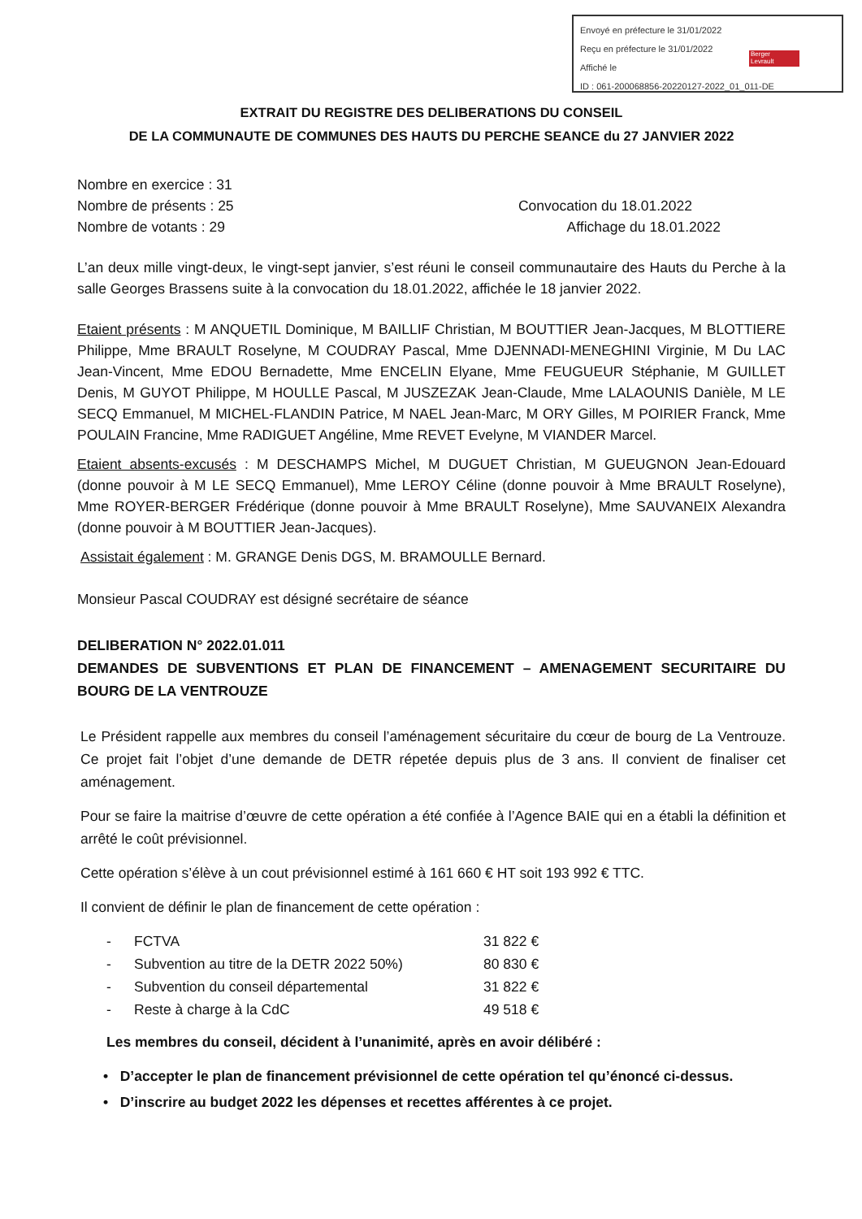Envoyé en préfecture le 31/01/2022
Reçu en préfecture le 31/01/2022
Affiché le
ID : 061-200068856-20220127-2022_01_011-DE
Berger
Levrault
EXTRAIT DU REGISTRE DES DELIBERATIONS DU CONSEIL
DE LA COMMUNAUTE DE COMMUNES DES HAUTS DU PERCHE SEANCE du 27 JANVIER 2022
Nombre en exercice : 31
Nombre de présents : 25 Convocation du 18.01.2022
Nombre de votants : 29 Affichage du 18.01.2022
L’an deux mille vingt-deux, le vingt-sept janvier, s’est réuni le conseil communautaire des Hauts du Perche à la salle Georges Brassens suite à la convocation du 18.01.2022, affichée le 18 janvier 2022.
Etaient présents : M ANQUETIL Dominique, M BAILLIF Christian, M BOUTTIER Jean-Jacques, M BLOTTIERE Philippe, Mme BRAULT Roselyne, M COUDRAY Pascal, Mme DJENNADI-MENEGHINI Virginie, M Du LAC Jean-Vincent, Mme EDOU Bernadette, Mme ENCELIN Elyane, Mme FEUGUEUR Stéphanie, M GUILLET Denis, M GUYOT Philippe, M HOULLE Pascal, M JUSZEZAK Jean-Claude, Mme LALAOUNIS Danièle, M LE SECQ Emmanuel, M MICHEL-FLANDIN Patrice, M NAEL Jean-Marc, M ORY Gilles, M POIRIER Franck, Mme POULAIN Francine, Mme RADIGUET Angéline, Mme REVET Evelyne, M VIANDER Marcel.
Etaient absents-excusés : M DESCHAMPS Michel, M DUGUET Christian, M GUEUGNON Jean-Edouard (donne pouvoir à M LE SECQ Emmanuel), Mme LEROY Céline (donne pouvoir à Mme BRAULT Roselyne), Mme ROYER-BERGER Frédérique (donne pouvoir à Mme BRAULT Roselyne), Mme SAUVANEIX Alexandra (donne pouvoir à M BOUTTIER Jean-Jacques).
Assistait également : M. GRANGE Denis DGS, M. BRAMOULLE Bernard.
Monsieur Pascal COUDRAY est désigné secrétaire de séance
DELIBERATION N° 2022.01.011
DEMANDES DE SUBVENTIONS ET PLAN DE FINANCEMENT – AMENAGEMENT SECURITAIRE DU BOURG DE LA VENTROUZE
Le Président rappelle aux membres du conseil l’aménagement sécuritaire du cœur de bourg de La Ventrouze. Ce projet fait l’objet d’une demande de DETR répetée depuis plus de 3 ans. Il convient de finaliser cet aménagement.
Pour se faire la maitrise d’œuvre de cette opération a été confiée à l’Agence BAIE qui en a établi la définition et arrêté le coût prévisionnel.
Cette opération s’élève à un cout prévisionnel estimé à 161 660 € HT soit 193 992 € TTC.
Il convient de définir le plan de financement de cette opération :
- FCTVA 31 822 €
- Subvention au titre de la DETR 2022 50%) 80 830 €
- Subvention du conseil départemental 31 822 €
- Reste à charge à la CdC 49 518 €
Les membres du conseil, décident à l’unanimité, après en avoir délibéré :
• D’accepter le plan de financement prévisionnel de cette opération tel qu’énoncé ci-dessus.
• D’inscrire au budget 2022 les dépenses et recettes afférentes à ce projet.